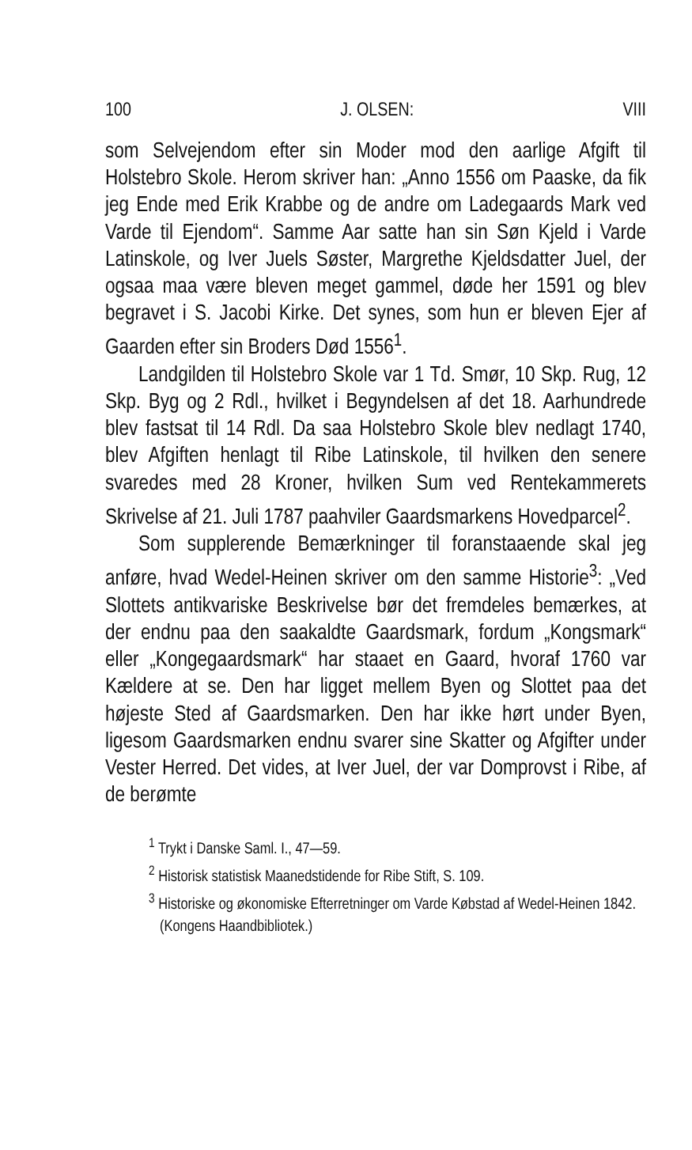100 J. OLSEN: VIII
som Selvejendom efter sin Moder mod den aarlige Afgift til Holstebro Skole. Herom skriver han: „Anno 1556 om Paaske, da fik jeg Ende med Erik Krabbe og de andre om Ladegaards Mark ved Varde til Ejendom“. Samme Aar satte han sin Søn Kjeld i Varde Latinskole, og Iver Juels Søster, Margrethe Kjeldsdatter Juel, der ogsaa maa være bleven meget gammel, døde her 1591 og blev begravet i S. Jacobi Kirke. Det synes, som hun er bleven Ejer af Gaarden efter sin Broders Død 1556<sup>1</sup>.
Landgilden til Holstebro Skole var 1 Td. Smør, 10 Skp. Rug, 12 Skp. Byg og 2 Rdl., hvilket i Begyndelsen af det 18. Aarhundrede blev fastsat til 14 Rdl. Da saa Holstebro Skole blev nedlagt 1740, blev Afgiften henlagt til Ribe Latinskole, til hvilken den senere svaredes med 28 Kroner, hvilken Sum ved Rentekammerets Skrivelse af 21. Juli 1787 paahviler Gaardsmarkens Hovedparcel<sup>2</sup>.
Som supplerende Bemærkninger til foranstaaende skal jeg anføre, hvad Wedel-Heinen skriver om den samme Historie<sup>3</sup>: „Ved Slottets antikvariske Beskrivelse bør det fremdeles bemærkes, at der endnu paa den saakaldte Gaardsmark, fordum „Kongsmark“ eller „Kongegaardsmark“ har staaet en Gaard, hvoraf 1760 var Kældere at se. Den har ligget mellem Byen og Slottet paa det højeste Sted af Gaardsmarken. Den har ikke hørt under Byen, ligesom Gaardsmarken endnu svarer sine Skatter og Afgifter under Vester Herred. Det vides, at Iver Juel, der var Domprovst i Ribe, af de berømte
<sup>1</sup> Trykt i Danske Saml. I., 47—59.
<sup>2</sup> Historisk statistisk Maanedstidende for Ribe Stift, S. 109.
<sup>3</sup> Historiske og økonomiske Efterretninger om Varde Købstad af Wedel-Heinen 1842. (Kongens Haandbibliotek.)